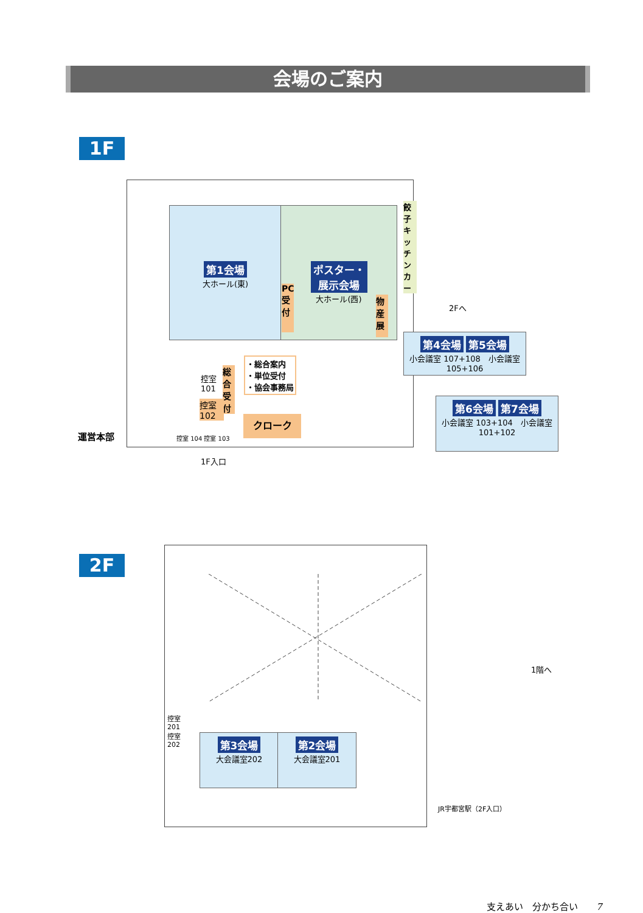会場のご案内
1F
第1会場
大ホール(東)
ポスター・
展示会場
大ホール(西)
PC受付
物産展
餃子キッチンカー
2Fへ
第4会場 第5会場
小会議室 107+108　小会議室 105+106
第6会場 第7会場
小会議室 103+104　小会議室 101+102
・総合案内
・単位受付
・協会事務局
総合受付
控室
101
控室
102
クローク
運営本部 控室 104 控室 103
1F入口
2F
控室
201
控室
202
第3会場
大会議室202
第2会場
大会議室201
1階へ
JR宇都宮駅（2F入口）
支えあい　分かち合い　　7